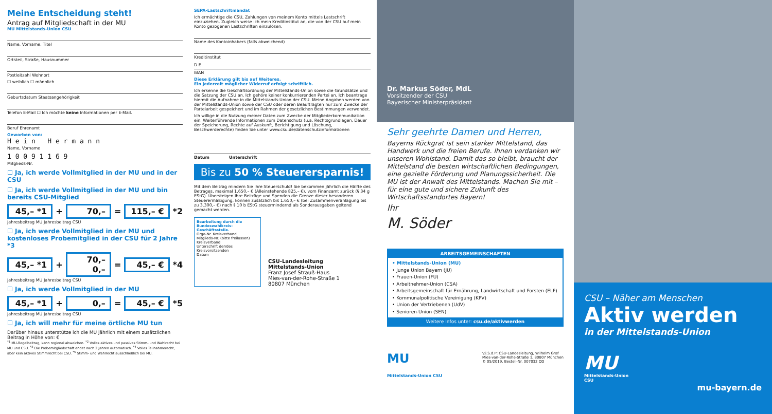Meine Entscheidung steht!
Antrag auf Mitgliedschaft in der MU
MU Mittelstands-Union CSU
Name, Vorname, Titel
Ortsteil, Straße, Hausnummer
Postleitzahl Wohnort
☐ weiblich ☐ männlich
Geburtsdatum Staatsangehörigkeit
Telefon E-Mail ☐ Ich möchte keine Informationen per E-Mail.
Beruf Ehrenamt
Geworben von:
H e i n H e r m a n n
Name, Vorname
1 0 0 9 1 1 6 9
Mitglieds-Nr.
☐ Ja, ich werde Vollmitglied in der MU und in der CSU
☐ Ja, ich werde Vollmitglied in der MU und bin bereits CSU-Mitglied
45,– *1 + 70,– = 115,– € *2
Jahresbeitrag MU Jahresbeitrag CSU
☐ Ja, ich werde Vollmitglied in der MU und kostenloses Probemitglied in der CSU für 2 Jahre *3
45,– *1 + 70,– 0,– = 45,– € *4
Jahresbeitrag MU Jahresbeitrag CSU
☐ Ja, ich werde Vollmitglied in der MU
45,– *1 + 0,– = 45,– € *5
Jahresbeitrag MU Jahresbeitrag CSU
☐ Ja, ich will mehr für meine örtliche MU tun
Darüber hinaus unterstütze ich die MU jährlich mit einem zusätzlichen Beitrag in Höhe von: €
<sup>*1</sup> MU-Regelbeitrag, kann regional abweichen. <sup>*2</sup> Volles aktives und passives Stimm- und Wahlrecht bei MU und CSU. <sup>*3</sup> Die Probemitgliedschaft endet nach 2 Jahren automatisch. <sup>*4</sup> Volles Teilnahmerecht, aber kein aktives Stimmrecht bei CSU. <sup>*5</sup> Stimm- und Wahlrecht ausschließlich bei MU.
SEPA-Lastschriftmandat
Ich ermächtige die CSU, Zahlungen von meinem Konto mittels Lastschrift einzuziehen. Zugleich weise ich mein Kreditinstitut an, die von der CSU auf mein Konto gezogenen Lastschriften einzulösen.
Name des Kontoinhabers (falls abweichend)
Kreditinstitut
D E
IBAN
Diese Erklärung gilt bis auf Weiteres.
Ein jederzeit möglicher Widerruf erfolgt schriftlich.
Ich erkenne die Geschäftsordnung der Mittelstands-Union sowie die Grundsätze und die Satzung der CSU an. Ich gehöre keiner konkurrierenden Partei an. Ich beantrage hiermit die Aufnahme in die Mittelstands-Union der CSU. Meine Angaben werden von der Mittelstands-Union sowie der CSU oder deren Beauftragten nur zum Zwecke der Parteiarbeit gespeichert und im Rahmen der gesetzlichen Bestimmungen verwendet.
Ich willige in die Nutzung meiner Daten zum Zwecke der Mitgliederkommunikation ein. Weiterführende Informationen zum Datenschutz (u.a. Rechtsgrundlagen, Dauer der Speicherung, Rechte auf Auskunft, Berichtigung und Löschung, Beschwerderechte) finden Sie unter www.csu.de/datenschutzinformationen
Datum Unterschrift
Bis zu 50 % Steuerersparnis!
Mit dem Beitrag mindern Sie Ihre Steuerschuld! Sie bekommen jährlich die Hälfte des Betrages, maximal 1.650,– € (Alleinstehende 825,– €), vom Finanzamt zurück (§ 34 g EStG). Übersteigen Ihre Beiträge und Spenden die Grenze dieser besonderen Steuerermäßigung, können zusätzlich bis 1.650,– € (bei Zusammenveranlagung bis zu 3.300,– €) nach § 10 b EStG steuermindernd als Sonderausgaben geltend gemacht werden.
Bearbeitung durch die Bundeswahlkreis-Geschäftsstelle.
Orga-Nr. Kreisverband
Mitglieds-Nr. (bitte freilassen)
Kreisverband
Unterschrift der/des Kreisvorsitzenden
Datum
CSU-Landesleitung
Mittelstands-Union
Franz Josef Strauß-Haus
Mies-van-der-Rohe-Straße 1
80807 München
Dr. Markus Söder, MdL
Vorsitzender der CSU
Bayerischer Ministerpräsident
Sehr geehrte Damen und Herren,
Bayerns Rückgrat ist sein starker Mittelstand, das Handwerk und die freien Berufe. Ihnen verdanken wir unseren Wohlstand. Damit das so bleibt, braucht der Mittelstand die besten wirtschaftlichen Bedingungen, eine gezielte Förderung und Planungssicherheit. Die MU ist der Anwalt des Mittelstands. Machen Sie mit – für eine gute und sichere Zukunft des Wirtschaftsstandortes Bayern!
Ihr
M. Söder
ARBEITSGEMEINSCHAFTEN
• Mittelstands-Union (MU)
• Junge Union Bayern (JU)
• Frauen-Union (FU)
• Arbeitnehmer-Union (CSA)
• Arbeitsgemeinschaft für Ernährung, Landwirtschaft und Forsten (ELF)
• Kommunalpolitische Vereinigung (KPV)
• Union der Vertriebenen (UdV)
• Senioren-Union (SEN)
Weitere Infos unter: csu.de/aktivwerden
MU
Mittelstands-Union CSU
V.i.S.d.P: CSU-Landesleitung, Wilhelm Graf
Mies-van-der-Rohe-Straße 1, 80807 München
© 05/2019, Bestell-Nr. 007032 DD
CSU – Näher am Menschen
Aktiv werden
in der Mittelstands-Union
MU
Mittelstands-Union
CSU
mu-bayern.de